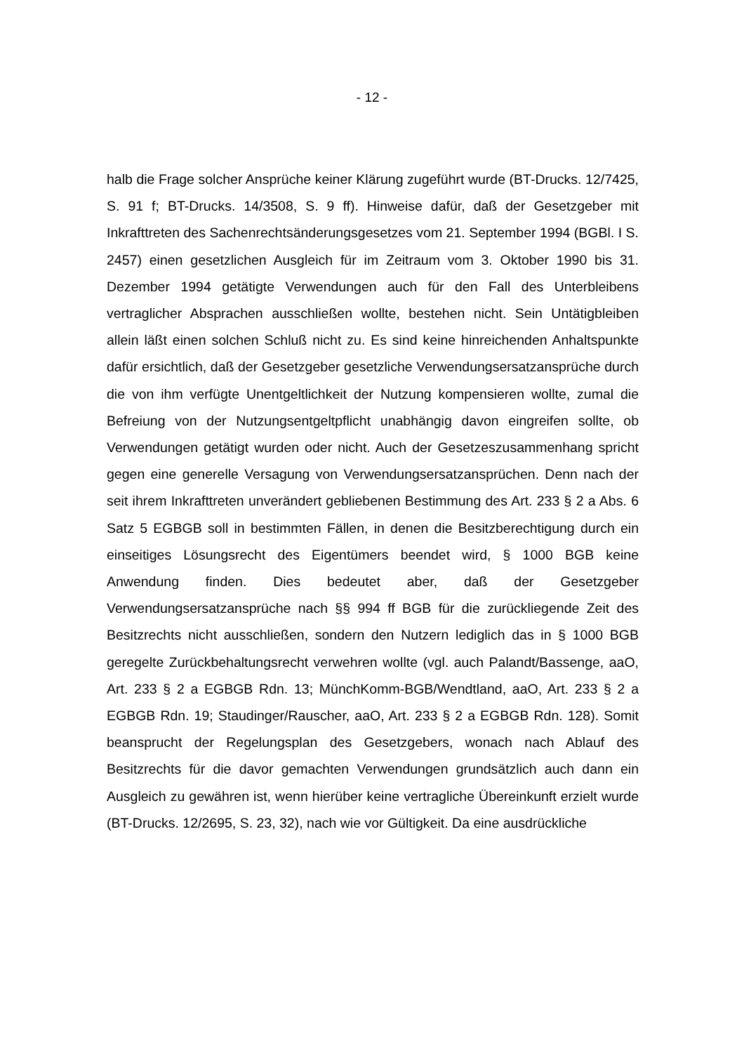- 12 -
halb die Frage solcher Ansprüche keiner Klärung zugeführt wurde (BT-Drucks. 12/7425, S. 91 f; BT-Drucks. 14/3508, S. 9 ff). Hinweise dafür, daß der Gesetzgeber mit Inkrafttreten des Sachenrechtsänderungsgesetzes vom 21. September 1994 (BGBl. I S. 2457) einen gesetzlichen Ausgleich für im Zeitraum vom 3. Oktober 1990 bis 31. Dezember 1994 getätigte Verwendungen auch für den Fall des Unterbleibens vertraglicher Absprachen ausschließen wollte, bestehen nicht. Sein Untätigbleiben allein läßt einen solchen Schluß nicht zu. Es sind keine hinreichenden Anhaltspunkte dafür ersichtlich, daß der Gesetzgeber gesetzliche Verwendungsersatzansprüche durch die von ihm verfügte Unentgeltlichkeit der Nutzung kompensieren wollte, zumal die Befreiung von der Nutzungsentgeltpflicht unabhängig davon eingreifen sollte, ob Verwendungen getätigt wurden oder nicht. Auch der Gesetzeszusammenhang spricht gegen eine generelle Versagung von Verwendungsersatzansprüchen. Denn nach der seit ihrem Inkrafttreten unverändert gebliebenen Bestimmung des Art. 233 § 2 a Abs. 6 Satz 5 EGBGB soll in bestimmten Fällen, in denen die Besitzberechtigung durch ein einseitiges Lösungsrecht des Eigentümers beendet wird, § 1000 BGB keine Anwendung finden. Dies bedeutet aber, daß der Gesetzgeber Verwendungsersatzansprüche nach §§ 994 ff BGB für die zurückliegende Zeit des Besitzrechts nicht ausschließen, sondern den Nutzern lediglich das in § 1000 BGB geregelte Zurückbehaltungsrecht verwehren wollte (vgl. auch Palandt/Bassenge, aaO, Art. 233 § 2 a EGBGB Rdn. 13; MünchKomm-BGB/Wendtland, aaO, Art. 233 § 2 a EGBGB Rdn. 19; Staudinger/Rauscher, aaO, Art. 233 § 2 a EGBGB Rdn. 128). Somit beansprucht der Regelungsplan des Gesetzgebers, wonach nach Ablauf des Besitzrechts für die davor gemachten Verwendungen grundsätzlich auch dann ein Ausgleich zu gewähren ist, wenn hierüber keine vertragliche Übereinkunft erzielt wurde (BT-Drucks. 12/2695, S. 23, 32), nach wie vor Gültigkeit. Da eine ausdrückliche